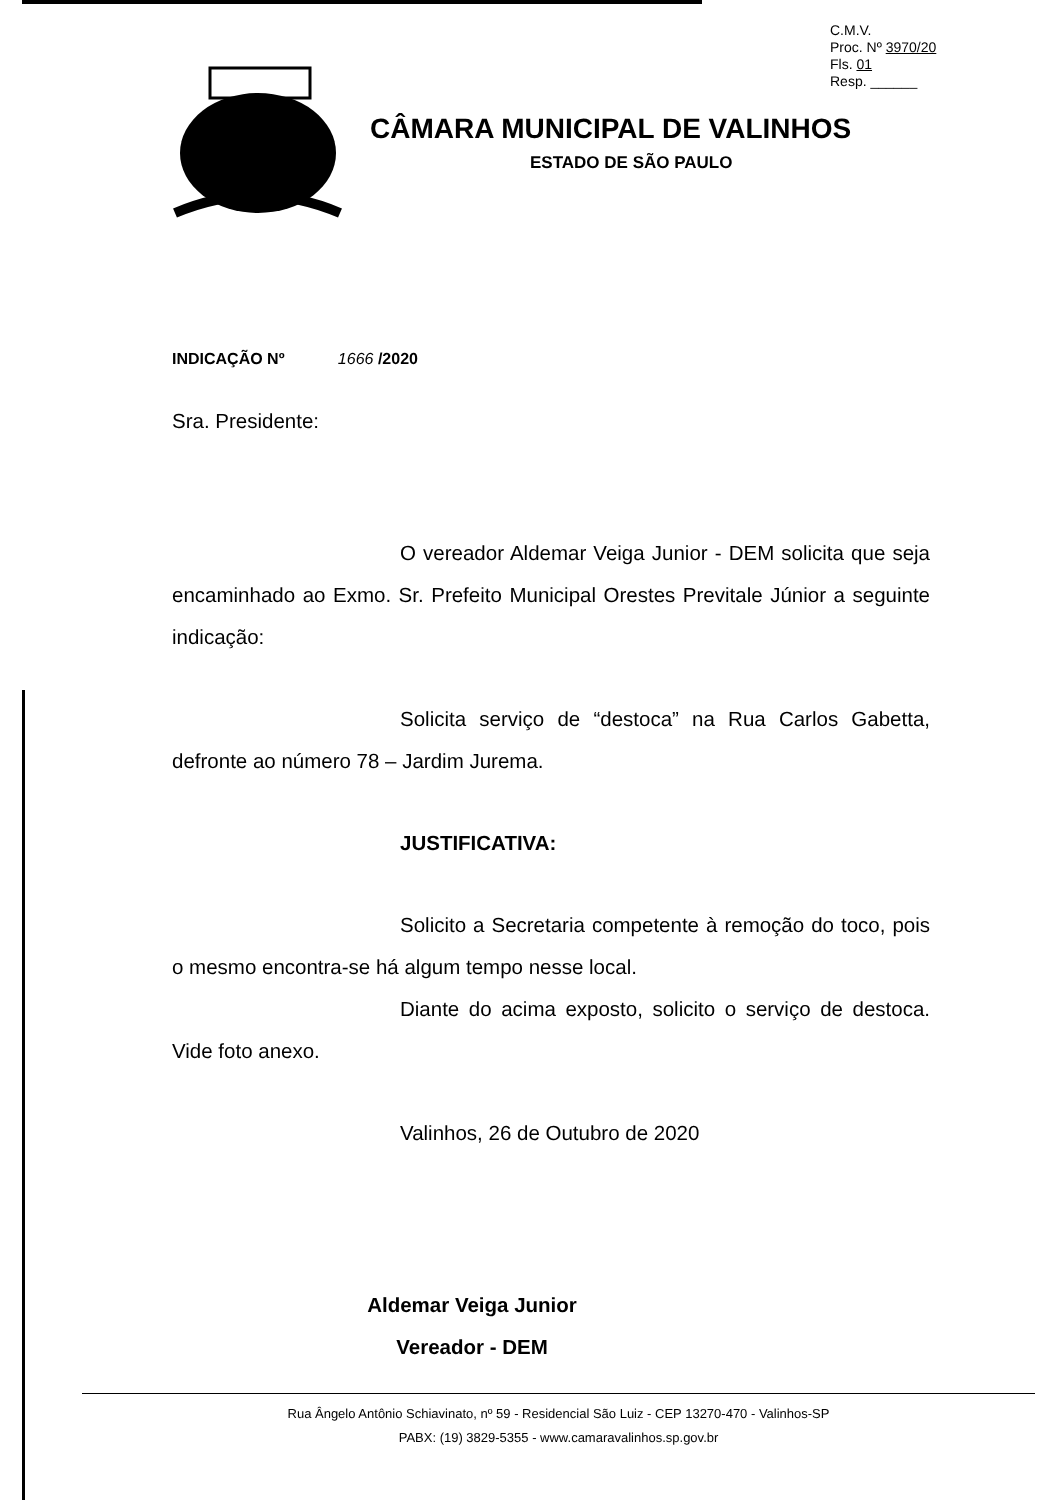C.M.V.
Proc. Nº 3970/20
Fls. 01
Resp. ______
CÂMARA MUNICIPAL DE VALINHOS
ESTADO DE SÃO PAULO
INDICAÇÃO Nº 1666 /2020
Sra. Presidente:
O vereador Aldemar Veiga Junior - DEM solicita que seja encaminhado ao Exmo. Sr. Prefeito Municipal Orestes Previtale Júnior a seguinte indicação:
Solicita serviço de “destoca” na Rua Carlos Gabetta, defronte ao número 78 – Jardim Jurema.
JUSTIFICATIVA:
Solicito a Secretaria competente à remoção do toco, pois o mesmo encontra-se há algum tempo nesse local.
Diante do acima exposto, solicito o serviço de destoca. Vide foto anexo.
Valinhos, 26 de Outubro de 2020
Aldemar Veiga Junior
Vereador - DEM
Rua Ângelo Antônio Schiavinato, nº 59 - Residencial São Luiz - CEP 13270-470 - Valinhos-SP
PABX: (19) 3829-5355 - www.camaravalinhos.sp.gov.br